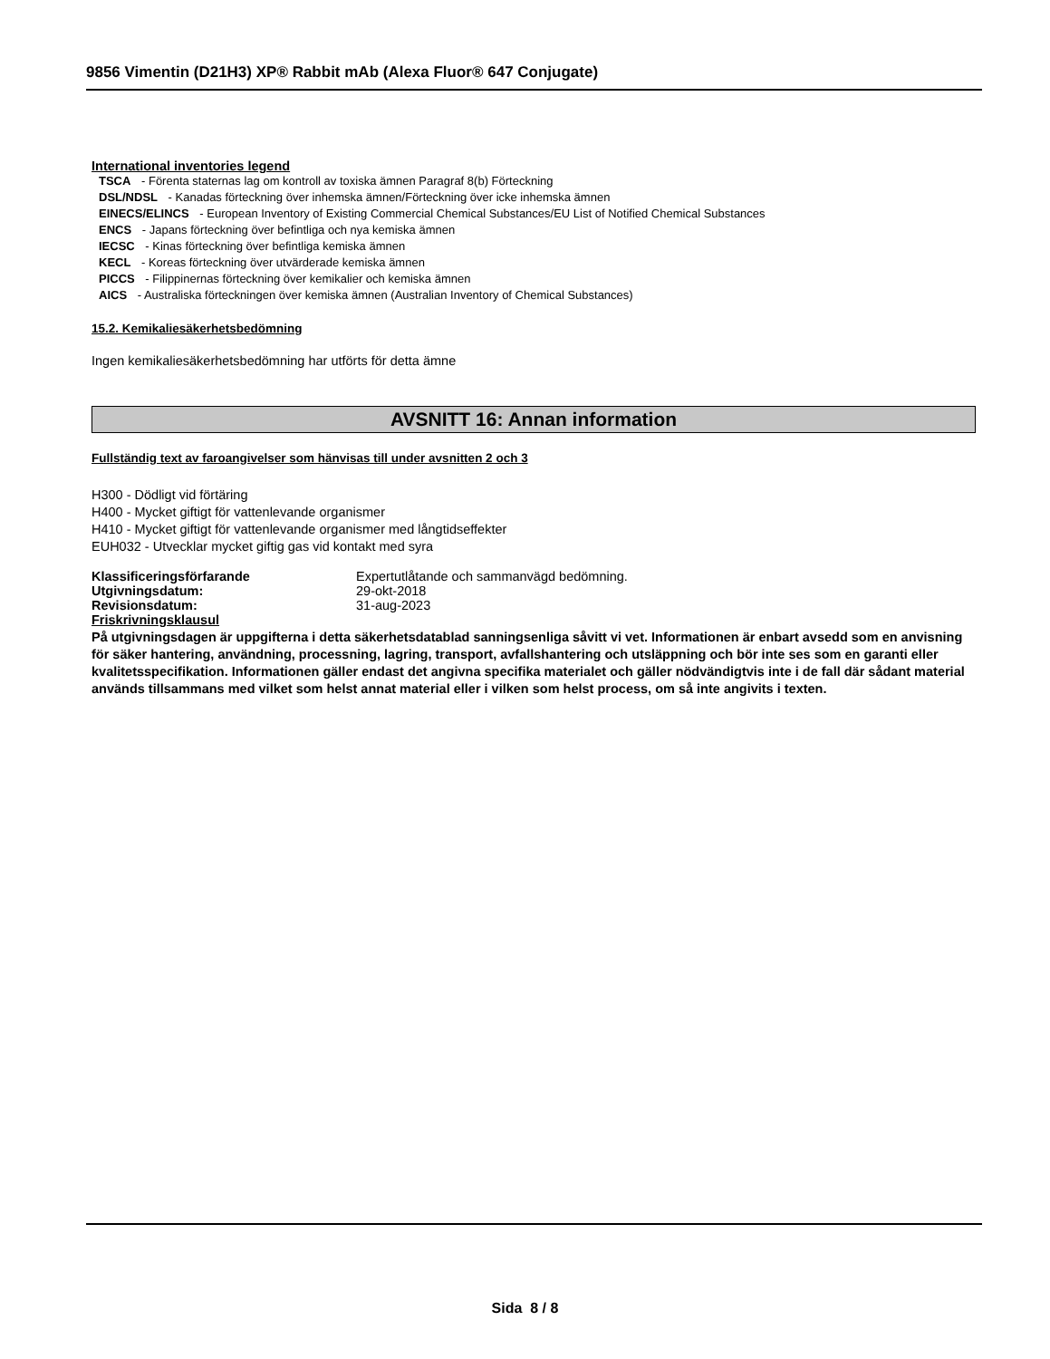9856 Vimentin (D21H3) XP® Rabbit mAb (Alexa Fluor® 647 Conjugate)
International inventories legend
TSCA - Förenta staternas lag om kontroll av toxiska ämnen Paragraf 8(b) Förteckning
DSL/NDSL - Kanadas förteckning över inhemska ämnen/Förteckning över icke inhemska ämnen
EINECS/ELINCS - European Inventory of Existing Commercial Chemical Substances/EU List of Notified Chemical Substances
ENCS - Japans förteckning över befintliga och nya kemiska ämnen
IECSC - Kinas förteckning över befintliga kemiska ämnen
KECL - Koreas förteckning över utvärderade kemiska ämnen
PICCS - Filippinernas förteckning över kemikalier och kemiska ämnen
AICS - Australiska förteckningen över kemiska ämnen (Australian Inventory of Chemical Substances)
15.2. Kemikaliesäkerhetsbedömning
Ingen kemikaliesäkerhetsbedömning har utförts för detta ämne
AVSNITT 16: Annan information
Fullständig text av faroangivelser som hänvisas till under avsnitten 2 och 3
H300 - Dödligt vid förtäring
H400 - Mycket giftigt för vattenlevande organismer
H410 - Mycket giftigt för vattenlevande organismer med långtidseffekter
EUH032 - Utvecklar mycket giftig gas vid kontakt med syra
| Klassificeringsförfarande | Expertutlåtande och sammanvägd bedömning. |
| Utgivningsdatum: | 29-okt-2018 |
| Revisionsdatum: | 31-aug-2023 |
Friskrivningsklausul
På utgivningsdagen är uppgifterna i detta säkerhetsdatablad sanningsenliga såvitt vi vet. Informationen är enbart avsedd som en anvisning för säker hantering, användning, processning, lagring, transport, avfallshantering och utsläppning och bör inte ses som en garanti eller kvalitetsspecifikation. Informationen gäller endast det angivna specifika materialet och gäller nödvändigtvis inte i de fall där sådant material används tillsammans med vilket som helst annat material eller i vilken som helst process, om så inte angivits i texten.
Sida 8 / 8